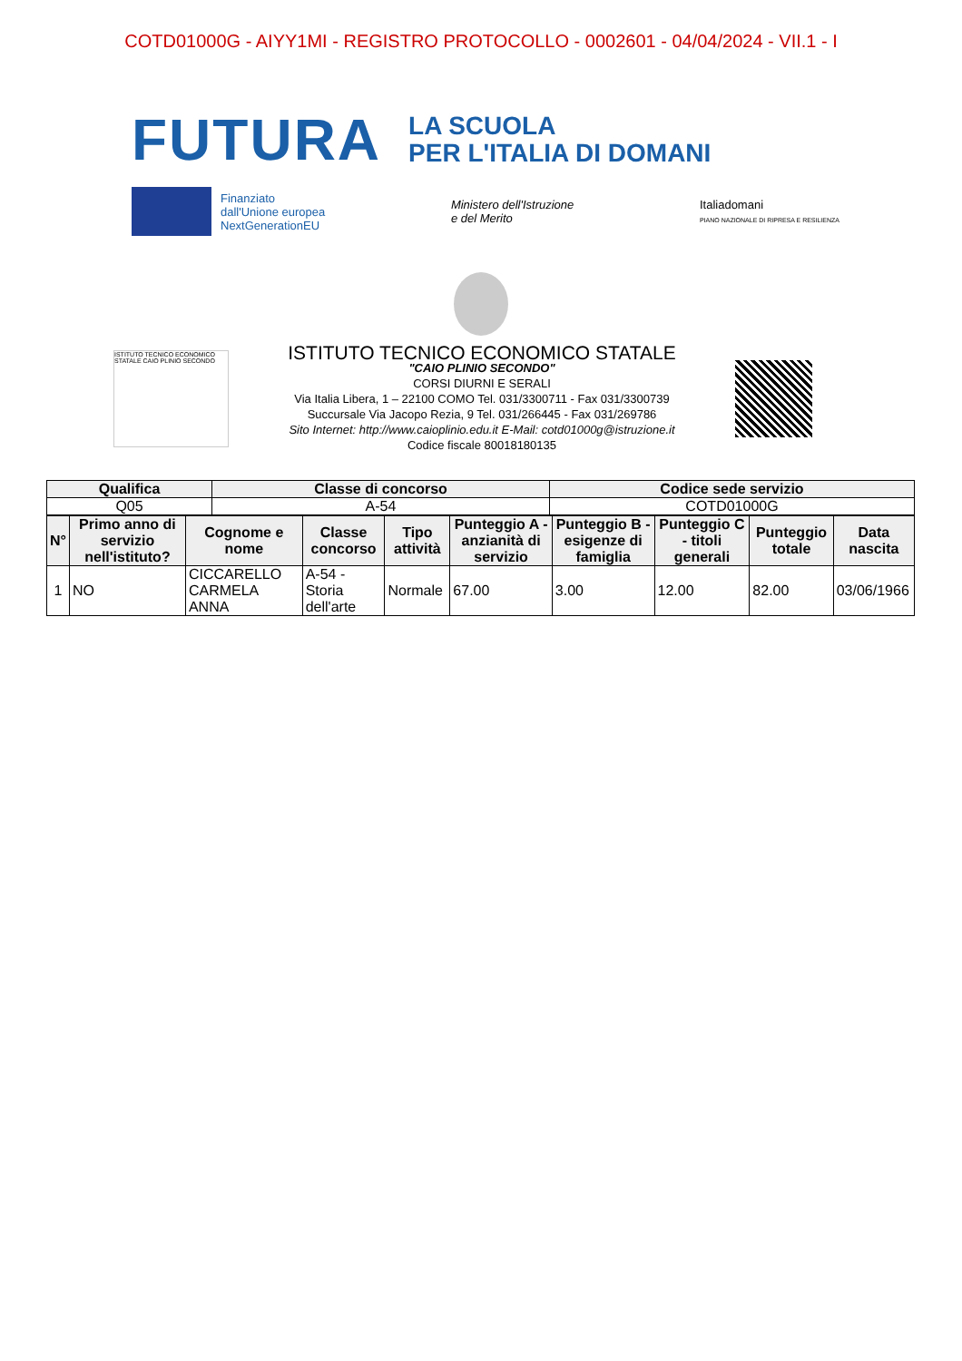COTD01000G - AIYY1MI - REGISTRO PROTOCOLLO - 0002601 - 04/04/2024 - VII.1 - I
FUTURA
LA SCUOLA
PER L'ITALIA DI DOMANI
Finanziato
dall'Unione europea
NextGenerationEU
Ministero dell'Istruzione
e del Merito
Italiadomani
PIANO NAZIONALE DI RIPRESA E RESILIENZA
ISTITUTO TECNICO ECONOMICO STATALE CAIO PLINIO SECONDO
ISTITUTO TECNICO ECONOMICO STATALE
"CAIO PLINIO SECONDO"
CORSI DIURNI E SERALI
Via Italia Libera, 1 – 22100 COMO Tel. 031/3300711 - Fax 031/3300739
Succursale Via Jacopo Rezia, 9 Tel. 031/266445 - Fax 031/269786
Sito Internet: http://www.caioplinio.edu.it E-Mail: cotd01000g@istruzione.it
Codice fiscale 80018180135
| Qualifica | Classe di concorso | Codice sede servizio |
| --- | --- | --- |
| Q05 | A-54 | COTD01000G |
| N° | Primo anno di servizio nell'istituto? | Cognome e nome | Classe concorso | Tipo attività | Punteggio A - anzianità di servizio | Punteggio B - esigenze di famiglia | Punteggio C - titoli generali | Punteggio totale | Data nascita |
| --- | --- | --- | --- | --- | --- | --- | --- | --- | --- |
| 1 | NO | CICCARELLO CARMELA ANNA | A-54 - Storia dell'arte | Normale | 67.00 | 3.00 | 12.00 | 82.00 | 03/06/1966 |